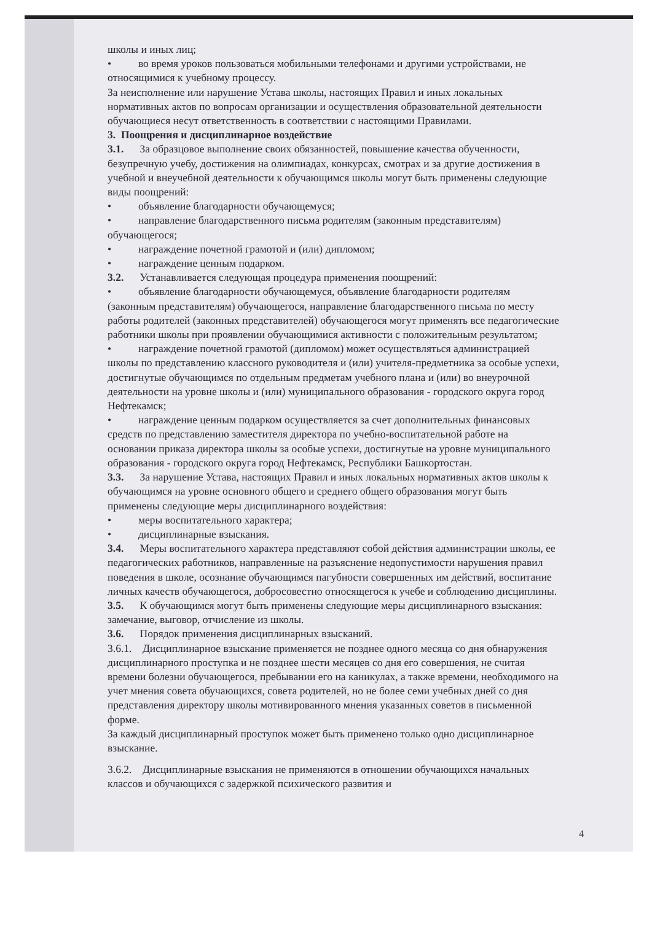школы и иных лиц;
• во время уроков пользоваться мобильными телефонами и другими устройствами, не относящимися к учебному процессу.
За неисполнение или нарушение Устава школы, настоящих Правил и иных локальных нормативных актов по вопросам организации и осуществления образовательной деятельности обучающиеся несут ответственность в соответствии с настоящими Правилами.
3. Поощрения и дисциплинарное воздействие
3.1. За образцовое выполнение своих обязанностей, повышение качества обученности, безупречную учебу, достижения на олимпиадах, конкурсах, смотрах и за другие достижения в учебной и внеучебной деятельности к обучающимся школы могут быть применены следующие виды поощрений:
• объявление благодарности обучающемуся;
• направление благодарственного письма родителям (законным представителям) обучающегося;
• награждение почетной грамотой и (или) дипломом;
• награждение ценным подарком.
3.2. Устанавливается следующая процедура применения поощрений:
• объявление благодарности обучающемуся, объявление благодарности родителям (законным представителям) обучающегося, направление благодарственного письма по месту работы родителей (законных представителей) обучающегося могут применять все педагогические работники школы при проявлении обучающимися активности с положительным результатом;
• награждение почетной грамотой (дипломом) может осуществляться администрацией школы по представлению классного руководителя и (или) учителя-предметника за особые успехи, достигнутые обучающимся по отдельным предметам учебного плана и (или) во внеурочной деятельности на уровне школы и (или) муниципального образования - городского округа город Нефтекамск;
• награждение ценным подарком осуществляется за счет дополнительных финансовых средств по представлению заместителя директора по учебно-воспитательной работе на основании приказа директора школы за особые успехи, достигнутые на уровне муниципального образования - городского округа город Нефтекамск, Республики Башкортостан.
3.3. За нарушение Устава, настоящих Правил и иных локальных нормативных актов школы к обучающимся на уровне основного общего и среднего общего образования могут быть применены следующие меры дисциплинарного воздействия:
• меры воспитательного характера;
• дисциплинарные взыскания.
3.4. Меры воспитательного характера представляют собой действия администрации школы, ее педагогических работников, направленные на разъяснение недопустимости нарушения правил поведения в школе, осознание обучающимся пагубности совершенных им действий, воспитание личных качеств обучающегося, добросовестно относящегося к учебе и соблюдению дисциплины.
3.5. К обучающимся могут быть применены следующие меры дисциплинарного взыскания: замечание, выговор, отчисление из школы.
3.6. Порядок применения дисциплинарных взысканий.
3.6.1. Дисциплинарное взыскание применяется не позднее одного месяца со дня обнаружения дисциплинарного проступка и не позднее шести месяцев со дня его совершения, не считая времени болезни обучающегося, пребывании его на каникулах, а также времени, необходимого на учет мнения совета обучающихся, совета родителей, но не более семи учебных дней со дня представления директору школы мотивированного мнения указанных советов в письменной форме.
За каждый дисциплинарный проступок может быть применено только одно дисциплинарное взыскание.
3.6.2. Дисциплинарные взыскания не применяются в отношении обучающихся начальных классов и обучающихся с задержкой психического развития и
4